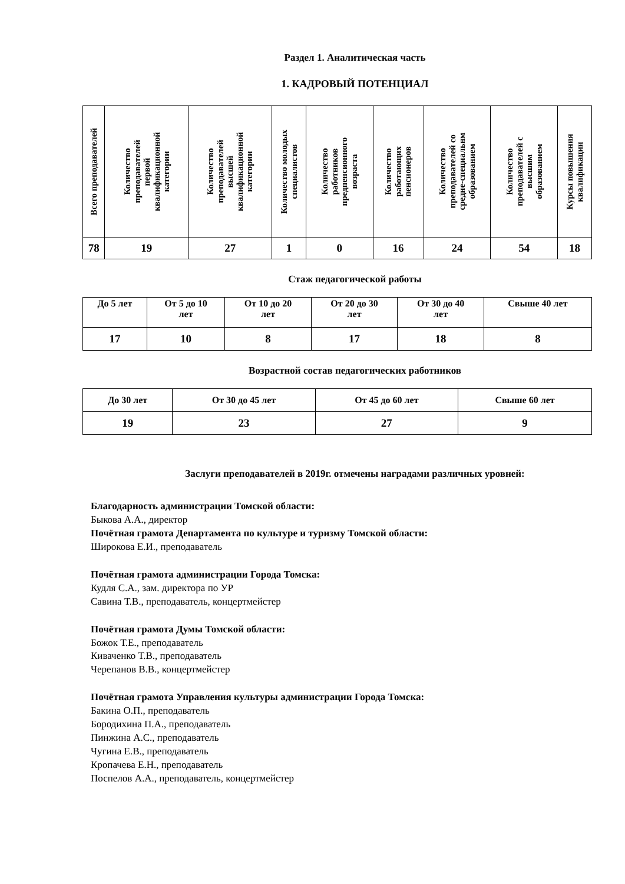Раздел 1. Аналитическая часть
1. КАДРОВЫЙ ПОТЕНЦИАЛ
| Всего преподавателей | Количество преподавателей первой квалификационной категории | Количество преподавателей высшей квалификационной категории | Количество молодых специалистов | Количество работников предпенсионного возраста | Количество работающих пенсионеров | Количество преподавателей со средне-специальнм образованием | Количество преподавателей с высшим образованием | Курсы повышения квалификации |
| --- | --- | --- | --- | --- | --- | --- | --- | --- |
| 78 | 19 | 27 | 1 | 0 | 16 | 24 | 54 | 18 |
Стаж педагогической работы
| До 5 лет | От 5 до 10 лет | От 10 до 20 лет | От 20 до 30 лет | От 30 до 40 лет | Свыше 40 лет |
| --- | --- | --- | --- | --- | --- |
| 17 | 10 | 8 | 17 | 18 | 8 |
Возрастной состав педагогических работников
| До 30 лет | От 30 до 45 лет | От 45 до 60 лет | Свыше 60 лет |
| --- | --- | --- | --- |
| 19 | 23 | 27 | 9 |
Заслуги преподавателей в 2019г. отмечены наградами различных уровней:
Благодарность администрации Томской области:
Быкова А.А., директор
Почётная грамота Департамента по культуре и туризму Томской области:
Широкова Е.И., преподаватель
Почётная грамота администрации Города Томска:
Кудля С.А., зам. директора по УР
Савина Т.В., преподаватель, концертмейстер
Почётная грамота Думы Томской области:
Божок Т.Е., преподаватель
Киваченко Т.В., преподаватель
Черепанов В.В., концертмейстер
Почётная грамота Управления культуры администрации Города Томска:
Бакина О.П., преподаватель
Бородихина П.А., преподаватель
Пинжина А.С., преподаватель
Чугина Е.В., преподаватель
Кропачева Е.Н., преподаватель
Поспелов А.А., преподаватель, концертмейстер